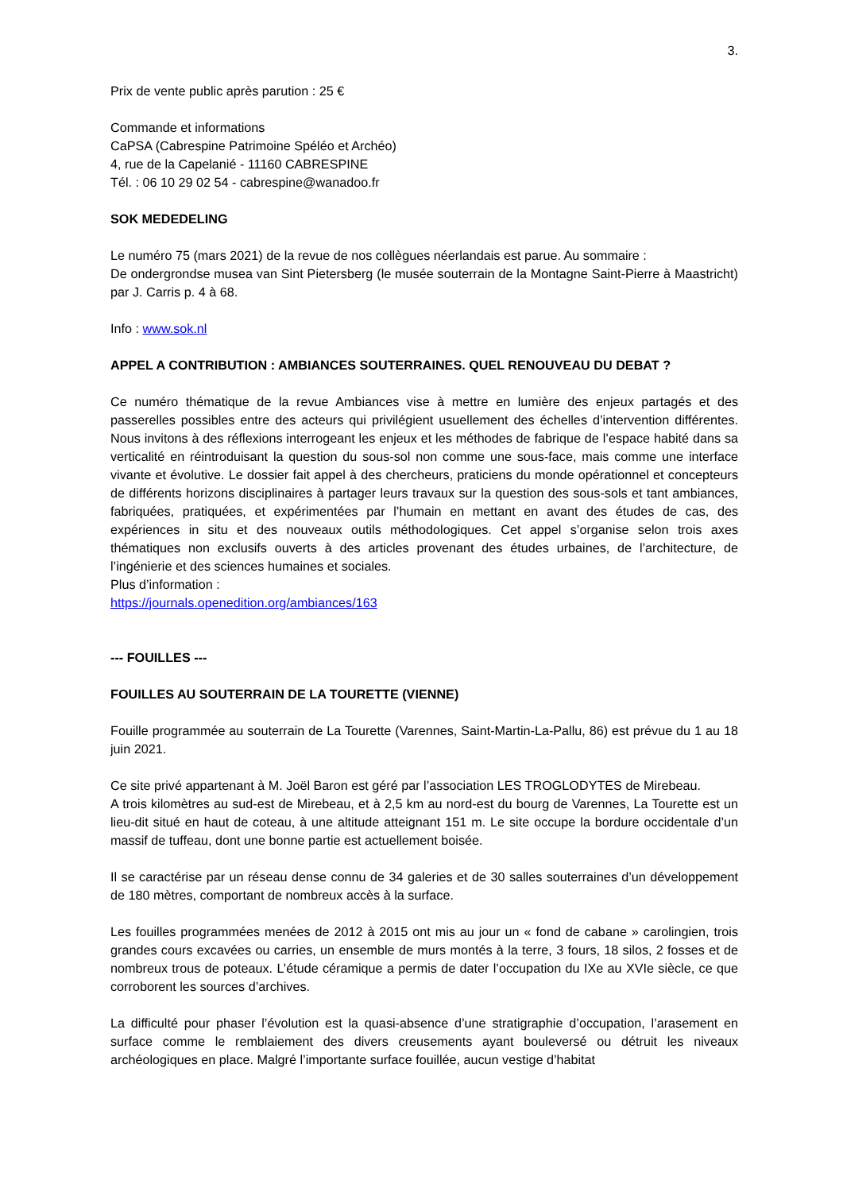3.
Prix de vente public après parution : 25 €
Commande et informations
CaPSA (Cabrespine Patrimoine Spéléo et Archéo)
4, rue de la Capelanié - 11160 CABRESPINE
Tél. : 06 10 29 02 54 - cabrespine@wanadoo.fr
SOK MEDEDELING
Le numéro 75 (mars 2021) de la revue de nos collègues néerlandais est parue. Au sommaire :
De ondergrondse musea van Sint Pietersberg (le musée souterrain de la Montagne Saint-Pierre à Maastricht) par J. Carris p. 4 à 68.
Info : www.sok.nl
APPEL A CONTRIBUTION : AMBIANCES SOUTERRAINES. QUEL RENOUVEAU DU DEBAT ?
Ce numéro thématique de la revue Ambiances vise à mettre en lumière des enjeux partagés et des passerelles possibles entre des acteurs qui privilégient usuellement des échelles d’intervention différentes. Nous invitons à des réflexions interrogeant les enjeux et les méthodes de fabrique de l’espace habité dans sa verticalité en réintroduisant la question du sous-sol non comme une sous-face, mais comme une interface vivante et évolutive. Le dossier fait appel à des chercheurs, praticiens du monde opérationnel et concepteurs de différents horizons disciplinaires à partager leurs travaux sur la question des sous-sols et tant ambiances, fabriquées, pratiquées, et expérimentées par l’humain en mettant en avant des études de cas, des expériences in situ et des nouveaux outils méthodologiques. Cet appel s’organise selon trois axes thématiques non exclusifs ouverts à des articles provenant des études urbaines, de l’architecture, de l’ingénierie et des sciences humaines et sociales.
Plus d’information :
https://journals.openedition.org/ambiances/163
--- FOUILLES ---
FOUILLES AU SOUTERRAIN DE LA TOURETTE (VIENNE)
Fouille programmée au souterrain de La Tourette (Varennes, Saint-Martin-La-Pallu, 86) est prévue du 1 au 18 juin 2021.
Ce site privé appartenant à M. Joël Baron est géré par l’association LES TROGLODYTES de Mirebeau.
A trois kilomètres au sud-est de Mirebeau, et à 2,5 km au nord-est du bourg de Varennes, La Tourette est un lieu-dit situé en haut de coteau, à une altitude atteignant 151 m. Le site occupe la bordure occidentale d’un massif de tuffeau, dont une bonne partie est actuellement boisée.
Il se caractérise par un réseau dense connu de 34 galeries et de 30 salles souterraines d’un développement de 180 mètres, comportant de nombreux accès à la surface.
Les fouilles programmées menées de 2012 à 2015 ont mis au jour un « fond de cabane » carolingien, trois grandes cours excavées ou carries, un ensemble de murs montés à la terre, 3 fours, 18 silos, 2 fosses et de nombreux trous de poteaux. L’étude céramique a permis de dater l’occupation du IXe au XVIe siècle, ce que corroborent les sources d’archives.
La difficulté pour phaser l’évolution est la quasi-absence d’une stratigraphie d’occupation, l’arasement en surface comme le remblaiement des divers creusements ayant bouleversé ou détruit les niveaux archéologiques en place. Malgré l’importante surface fouillée, aucun vestige d’habitat